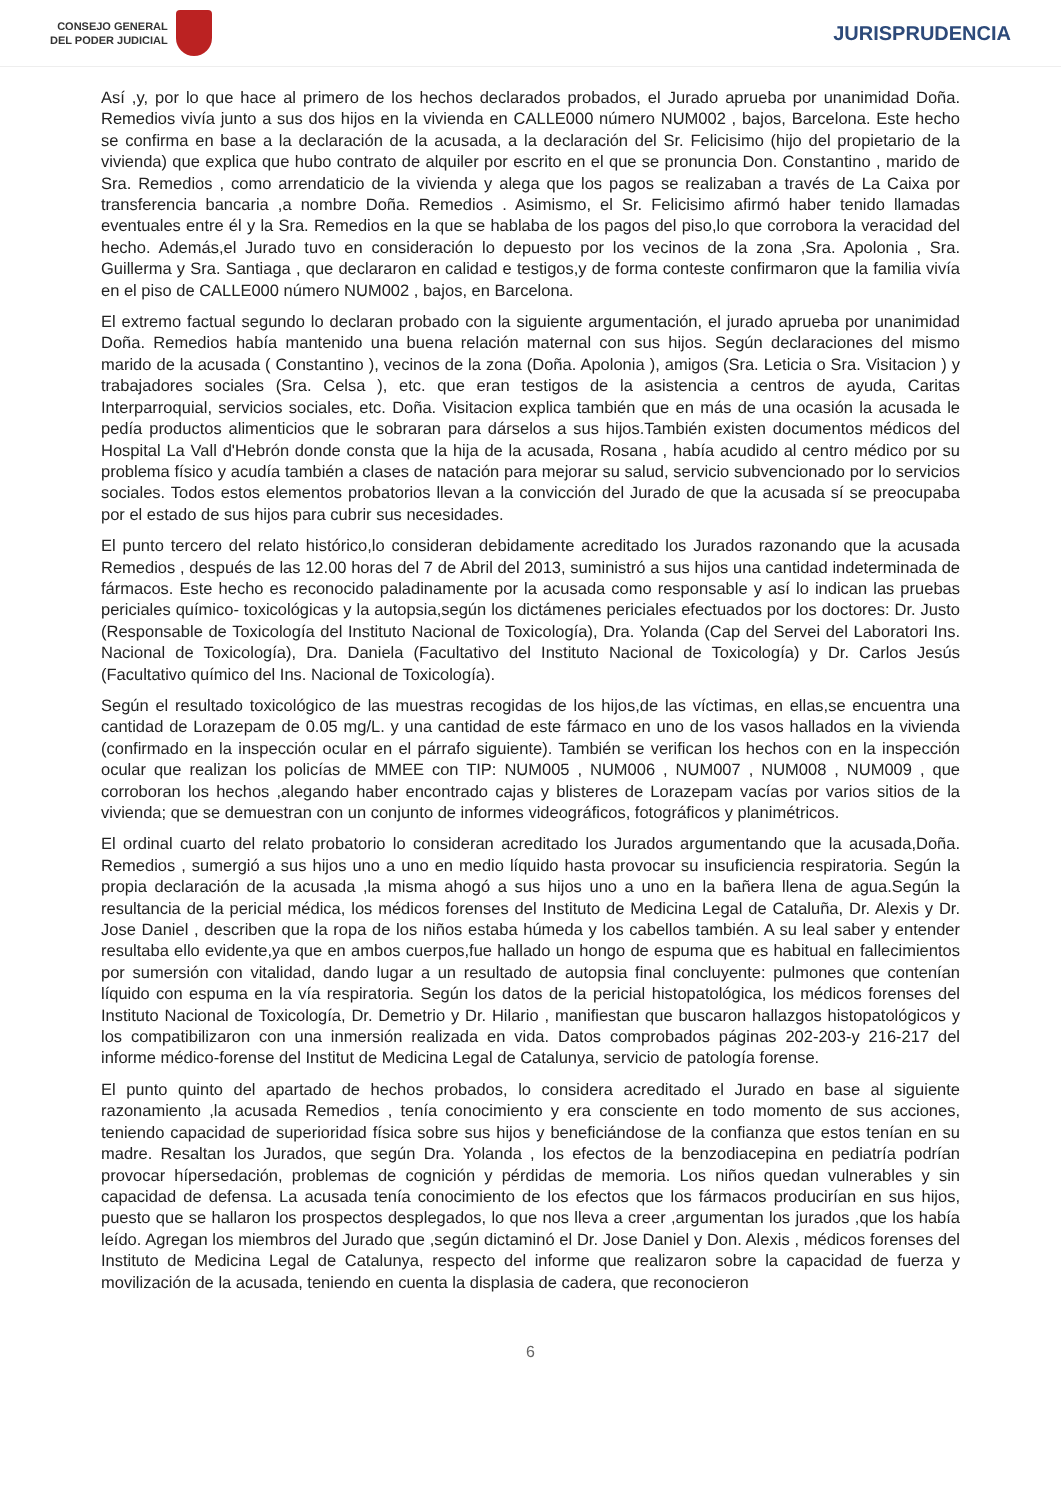CONSEJO GENERAL
DEL PODER JUDICIAL
JURISPRUDENCIA
Así ,y, por lo que hace al primero de los hechos declarados probados, el Jurado aprueba por unanimidad Doña. Remedios vivía junto a sus dos hijos en la vivienda en CALLE000 número NUM002 , bajos, Barcelona. Este hecho se confirma en base a la declaración de la acusada, a la declaración del Sr. Felicisimo (hijo del propietario de la vivienda) que explica que hubo contrato de alquiler por escrito en el que se pronuncia Don. Constantino , marido de Sra. Remedios , como arrendaticio de la vivienda y alega que los pagos se realizaban a través de La Caixa por transferencia bancaria ,a nombre Doña. Remedios . Asimismo, el Sr. Felicisimo afirmó haber tenido llamadas eventuales entre él y la Sra. Remedios en la que se hablaba de los pagos del piso,lo que corrobora la veracidad del hecho. Además,el Jurado tuvo en consideración lo depuesto por los vecinos de la zona ,Sra. Apolonia , Sra. Guillerma y Sra. Santiaga , que declararon en calidad e testigos,y de forma conteste confirmaron que la familia vivía en el piso de CALLE000 número NUM002 , bajos, en Barcelona.
El extremo factual segundo lo declaran probado con la siguiente argumentación, el jurado aprueba por unanimidad Doña. Remedios había mantenido una buena relación maternal con sus hijos. Según declaraciones del mismo marido de la acusada ( Constantino ), vecinos de la zona (Doña. Apolonia ), amigos (Sra. Leticia o Sra. Visitacion ) y trabajadores sociales (Sra. Celsa ), etc. que eran testigos de la asistencia a centros de ayuda, Caritas Interparroquial, servicios sociales, etc. Doña. Visitacion explica también que en más de una ocasión la acusada le pedía productos alimenticios que le sobraran para dárselos a sus hijos.También existen documentos médicos del Hospital La Vall d'Hebrón donde consta que la hija de la acusada, Rosana , había acudido al centro médico por su problema físico y acudía también a clases de natación para mejorar su salud, servicio subvencionado por lo servicios sociales. Todos estos elementos probatorios llevan a la convicción del Jurado de que la acusada sí se preocupaba por el estado de sus hijos para cubrir sus necesidades.
El punto tercero del relato histórico,lo consideran debidamente acreditado los Jurados razonando que la acusada Remedios , después de las 12.00 horas del 7 de Abril del 2013, suministró a sus hijos una cantidad indeterminada de fármacos. Este hecho es reconocido paladinamente por la acusada como responsable y así lo indican las pruebas periciales químico- toxicológicas y la autopsia,según los dictámenes periciales efectuados por los doctores: Dr. Justo (Responsable de Toxicología del Instituto Nacional de Toxicología), Dra. Yolanda (Cap del Servei del Laboratori Ins. Nacional de Toxicología), Dra. Daniela (Facultativo del Instituto Nacional de Toxicología) y Dr. Carlos Jesús (Facultativo químico del Ins. Nacional de Toxicología).
Según el resultado toxicológico de las muestras recogidas de los hijos,de las víctimas, en ellas,se encuentra una cantidad de Lorazepam de 0.05 mg/L. y una cantidad de este fármaco en uno de los vasos hallados en la vivienda (confirmado en la inspección ocular en el párrafo siguiente). También se verifican los hechos con en la inspección ocular que realizan los policías de MMEE con TIP: NUM005 , NUM006 , NUM007 , NUM008 , NUM009 , que corroboran los hechos ,alegando haber encontrado cajas y blisteres de Lorazepam vacías por varios sitios de la vivienda; que se demuestran con un conjunto de informes videográficos, fotográficos y planimétricos.
El ordinal cuarto del relato probatorio lo consideran acreditado los Jurados argumentando que la acusada,Doña. Remedios , sumergió a sus hijos uno a uno en medio líquido hasta provocar su insuficiencia respiratoria. Según la propia declaración de la acusada ,la misma ahogó a sus hijos uno a uno en la bañera llena de agua.Según la resultancia de la pericial médica, los médicos forenses del Instituto de Medicina Legal de Cataluña, Dr. Alexis y Dr. Jose Daniel , describen que la ropa de los niños estaba húmeda y los cabellos también. A su leal saber y entender resultaba ello evidente,ya que en ambos cuerpos,fue hallado un hongo de espuma que es habitual en fallecimientos por sumersión con vitalidad, dando lugar a un resultado de autopsia final concluyente: pulmones que contenían líquido con espuma en la vía respiratoria. Según los datos de la pericial histopatológica, los médicos forenses del Instituto Nacional de Toxicología, Dr. Demetrio y Dr. Hilario , manifiestan que buscaron hallazgos histopatológicos y los compatibilizaron con una inmersión realizada en vida. Datos comprobados páginas 202-203-y 216-217 del informe médico-forense del Institut de Medicina Legal de Catalunya, servicio de patología forense.
El punto quinto del apartado de hechos probados, lo considera acreditado el Jurado en base al siguiente razonamiento ,la acusada Remedios , tenía conocimiento y era consciente en todo momento de sus acciones, teniendo capacidad de superioridad física sobre sus hijos y beneficiándose de la confianza que estos tenían en su madre. Resaltan los Jurados, que según Dra. Yolanda , los efectos de la benzodiacepina en pediatría podrían provocar hípersedación, problemas de cognición y pérdidas de memoria. Los niños quedan vulnerables y sin capacidad de defensa. La acusada tenía conocimiento de los efectos que los fármacos producirían en sus hijos, puesto que se hallaron los prospectos desplegados, lo que nos lleva a creer ,argumentan los jurados ,que los había leído. Agregan los miembros del Jurado que ,según dictaminó el Dr. Jose Daniel y Don. Alexis , médicos forenses del Instituto de Medicina Legal de Catalunya, respecto del informe que realizaron sobre la capacidad de fuerza y movilización de la acusada, teniendo en cuenta la displasia de cadera, que reconocieron
6